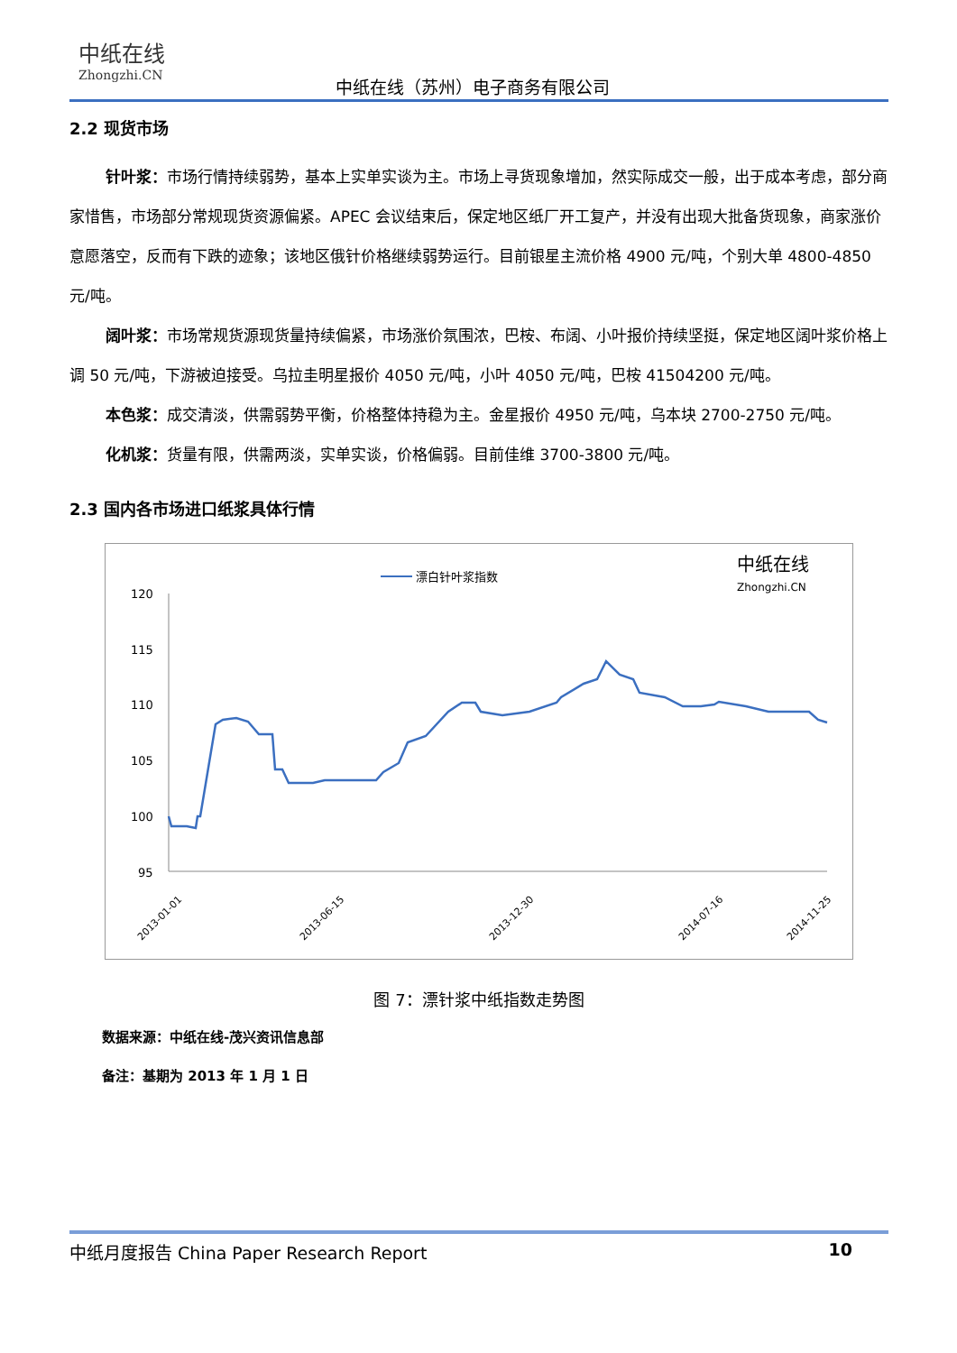中纸在线
Zhongzhi.CN
中纸在线（苏州）电子商务有限公司
2.2 现货市场
针叶浆：市场行情持续弱势，基本上实单实谈为主。市场上寻货现象增加，然实际成交一般，出于成本考虑，部分商家惜售，市场部分常规现货资源偏紧。APEC 会议结束后，保定地区纸厂开工复产，并没有出现大批备货现象，商家涨价意愿落空，反而有下跌的迹象；该地区俄针价格继续弱势运行。目前银星主流价格 4900 元/吨，个别大单 4800-4850 元/吨。
阔叶浆：市场常规货源现货量持续偏紧，市场涨价氛围浓，巴桉、布阔、小叶报价持续坚挺，保定地区阔叶浆价格上调 50 元/吨，下游被迫接受。乌拉圭明星报价 4050 元/吨，小叶 4050 元/吨，巴桉 41504200 元/吨。
本色浆：成交清淡，供需弱势平衡，价格整体持稳为主。金星报价 4950 元/吨，乌本块 2700-2750 元/吨。
化机浆：货量有限，供需两淡，实单实谈，价格偏弱。目前佳维 3700-3800 元/吨。
2.3 国内各市场进口纸浆具体行情
漂白针叶浆指数
中纸在线
Zhongzhi.CN
120
115
110
105
100
95
2013-01-01
2013-06-15
2013-12-30
2014-07-16
2014-11-25
图 7：漂针浆中纸指数走势图
数据来源：中纸在线-茂兴资讯信息部
备注：基期为 2013 年 1 月 1 日
中纸月度报告 China Paper Research Report 10